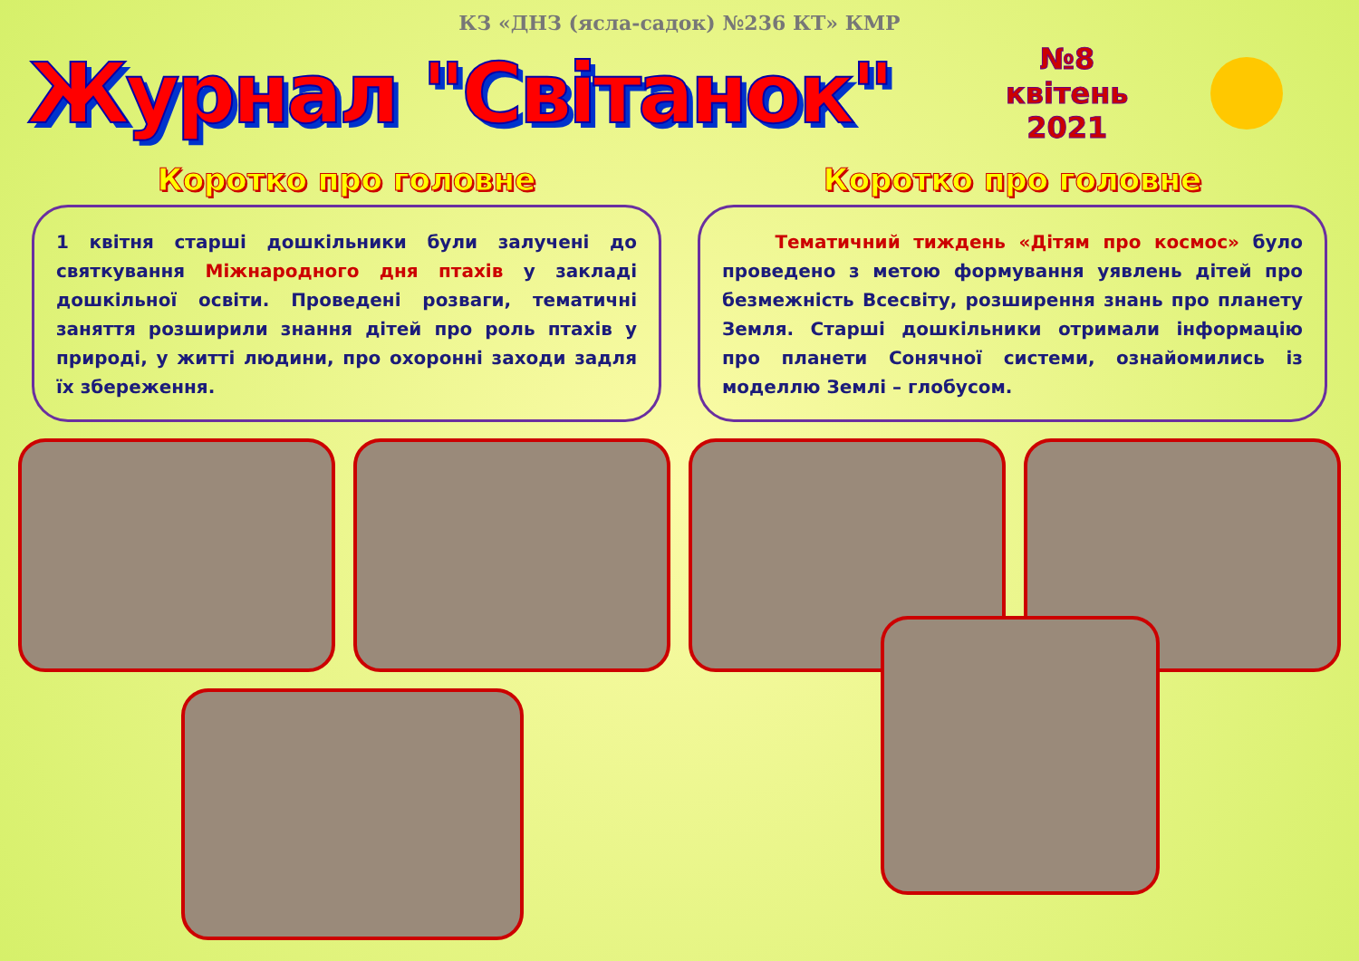КЗ «ДНЗ (ясла-садок) №236 КТ» КМР
Журнал "Світанок"
№8
квітень
2021
Коротко про головне
1 квітня старші дошкільники були залучені до святкування Міжнародного дня птахів у закладі дошкільної освіти. Проведені розваги, тематичні заняття розширили знання дітей про роль птахів у природі, у житті людини, про охоронні заходи задля їх збереження.
Коротко про головне
Тематичний тиждень «Дітям про космос» було проведено з метою формування уявлень дітей про безмежність Всесвіту, розширення знань про планету Земля. Старші дошкільники отримали інформацію про планети Сонячної системи, ознайомились із моделлю Землі – глобусом.